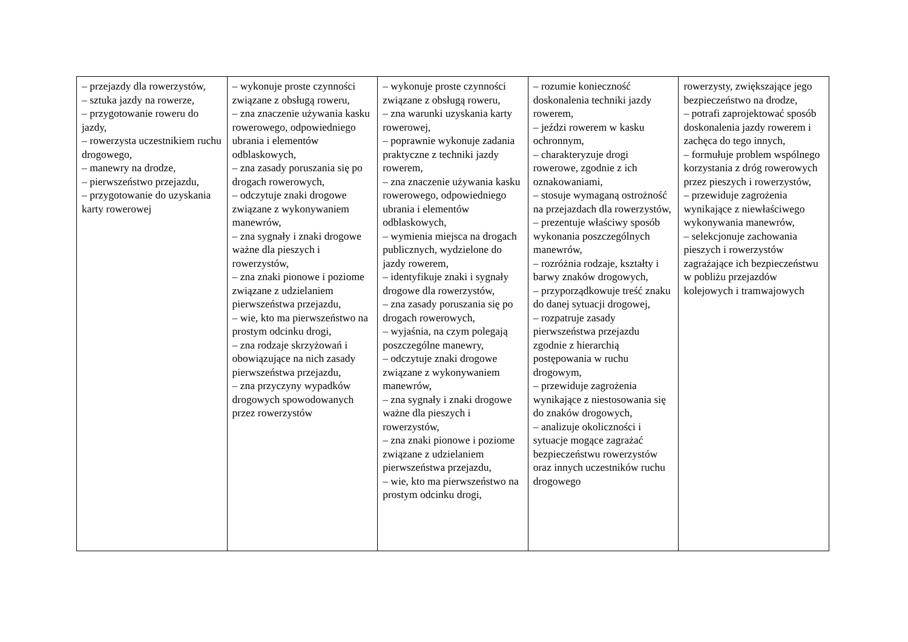| – przejazdy dla rowerzystów, – sztuka jazdy na rowerze, – przygotowanie roweru do jazdy, – rowerzysta uczestnikiem ruchu drogowego, – manewry na drodze, – pierwszeństwo przejazdu, – przygotowanie do uzyskania karty rowerowej | – wykonuje proste czynności związane z obsługą roweru, – zna znaczenie używania kasku rowerowego, odpowiedniego ubrania i elementów odblaskowych, – zna zasady poruszania się po drogach rowerowych, – odczytuje znaki drogowe związane z wykonywaniem manewrów, – zna sygnały i znaki drogowe ważne dla pieszych i rowerzystów, – zna znaki pionowe i poziome związane z udzielaniem pierwszeństwa przejazdu, – wie, kto ma pierwszeństwo na prostym odcinku drogi, – zna rodzaje skrzyżowań i obowiązujące na nich zasady pierwszeństwa przejazdu, – zna przyczyny wypadków drogowych spowodowanych przez rowerzystów | – wykonuje proste czynności związane z obsługą roweru, – zna warunki uzyskania karty rowerowej, – poprawnie wykonuje zadania praktyczne z techniki jazdy rowerem, – zna znaczenie używania kasku rowerowego, odpowiedniego ubrania i elementów odblaskowych, – wymienia miejsca na drogach publicznych, wydzielone do jazdy rowerem, – identyfikuje znaki i sygnały drogowe dla rowerzystów, – zna zasady poruszania się po drogach rowerowych, – wyjaśnia, na czym polegają poszczególne manewry, – odczytuje znaki drogowe związane z wykonywaniem manewrów, – zna sygnały i znaki drogowe ważne dla pieszych i rowerzystów, – zna znaki pionowe i poziome związane z udzielaniem pierwszeństwa przejazdu, – wie, kto ma pierwszeństwo na prostym odcinku drogi, | – rozumie konieczność doskonalenia techniki jazdy rowerem, – jeździ rowerem w kasku ochronnym, – charakteryzuje drogi rowerowe, zgodnie z ich oznakowaniami, – stosuje wymaganą ostrożność na przejazdach dla rowerzystów, – prezentuje właściwy sposób wykonania poszczególnych manewrów, – rozróżnia rodzaje, kształty i barwy znaków drogowych, – przyporządkowuje treść znaku do danej sytuacji drogowej, – rozpatruje zasady pierwszeństwa przejazdu zgodnie z hierarchią postępowania w ruchu drogowym, – przewiduje zagrożenia wynikające z niestosowania się do znaków drogowych, – analizuje okoliczności i sytuacje mogące zagrażać bezpieczeństwu rowerzystów oraz innych uczestników ruchu drogowego | rowerzysty, zwiększające jego bezpieczeństwo na drodze, – potrafi zaprojektować sposób doskonalenia jazdy rowerem i zachęca do tego innych, – formułuje problem wspólnego korzystania z dróg rowerowych przez pieszych i rowerzystów, – przewiduje zagrożenia wynikające z niewłaściwego wykonywania manewrów, – selekcjonuje zachowania pieszych i rowerzystów zagrażające ich bezpieczeństwu w pobliżu przejazdów kolejowych i tramwajowych |